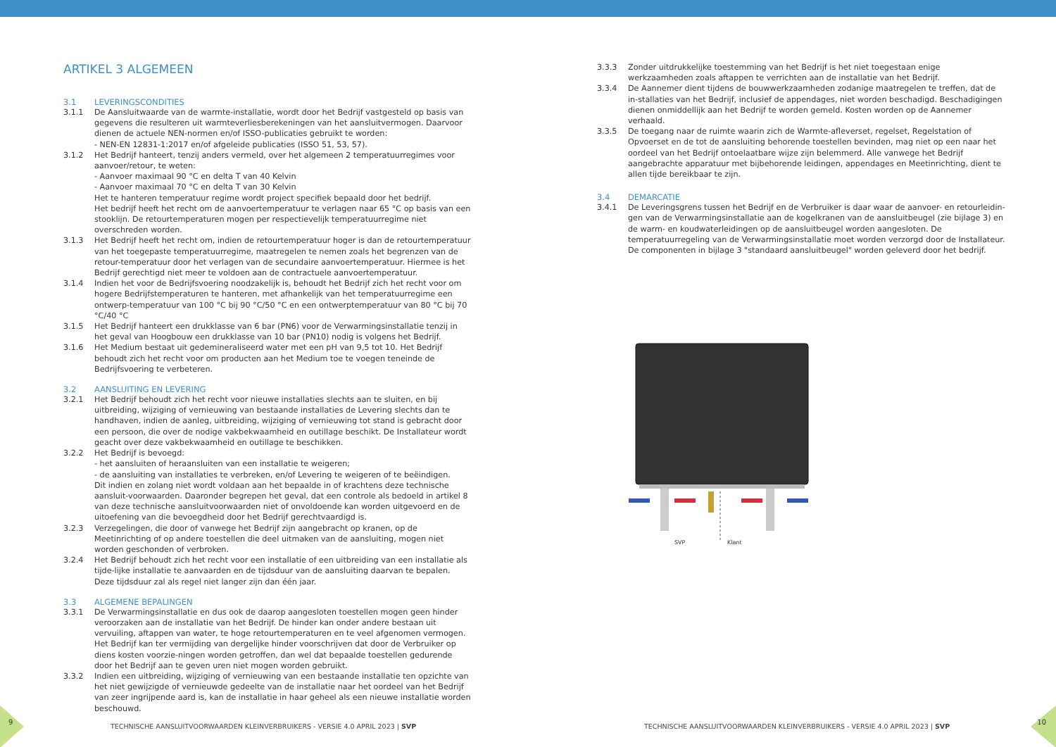ARTIKEL 3 ALGEMEEN
3.1 LEVERINGSCONDITIES
3.1.1 De Aansluitwaarde van de warmte-installatie, wordt door het Bedrijf vastgesteld op basis van gegevens die resulteren uit warmteverliesberekeningen van het aansluitvermogen. Daarvoor dienen de actuele NEN-normen en/of ISSO-publicaties gebruikt te worden:
- NEN-EN 12831-1:2017 en/of afgeleide publicaties (ISSO 51, 53, 57).
3.1.2 Het Bedrijf hanteert, tenzij anders vermeld, over het algemeen 2 temperatuurregimes voor aanvoer/retour, te weten:
- Aanvoer maximaal 90 °C en delta T van 40 Kelvin
- Aanvoer maximaal 70 °C en delta T van 30 Kelvin
Het te hanteren temperatuur regime wordt project specifiek bepaald door het bedrijf.
Het bedrijf heeft het recht om de aanvoertemperatuur te verlagen naar 65 °C op basis van een stooklijn. De retourtemperaturen mogen per respectievelijk temperatuurregime niet overschreden worden.
3.1.3 Het Bedrijf heeft het recht om, indien de retourtemperatuur hoger is dan de retourtemperatuur van het toegepaste temperatuurregime, maatregelen te nemen zoals het begrenzen van de retour-temperatuur door het verlagen van de secundaire aanvoertemperatuur. Hiermee is het Bedrijf gerechtigd niet meer te voldoen aan de contractuele aanvoertemperatuur.
3.1.4 Indien het voor de Bedrijfsvoering noodzakelijk is, behoudt het Bedrijf zich het recht voor om hogere Bedrijfstemperaturen te hanteren, met afhankelijk van het temperatuurregime een ontwerp-temperatuur van 100 °C bij 90 °C/50 °C en een ontwerptemperatuur van 80 °C bij 70 °C/40 °C
3.1.5 Het Bedrijf hanteert een drukklasse van 6 bar (PN6) voor de Verwarmingsinstallatie tenzij in het geval van Hoogbouw een drukklasse van 10 bar (PN10) nodig is volgens het Bedrijf.
3.1.6 Het Medium bestaat uit gedemineraliseerd water met een pH van 9,5 tot 10. Het Bedrijf behoudt zich het recht voor om producten aan het Medium toe te voegen teneinde de Bedrijfsvoering te verbeteren.
3.2 AANSLUITING EN LEVERING
3.2.1 Het Bedrijf behoudt zich het recht voor nieuwe installaties slechts aan te sluiten, en bij uitbreiding, wijziging of vernieuwing van bestaande installaties de Levering slechts dan te handhaven, indien de aanleg, uitbreiding, wijziging of vernieuwing tot stand is gebracht door een persoon, die over de nodige vakbekwaamheid en outillage beschikt. De Installateur wordt geacht over deze vakbekwaamheid en outillage te beschikken.
3.2.2 Het Bedrijf is bevoegd:
- het aansluiten of heraansluiten van een installatie te weigeren;
- de aansluiting van installaties te verbreken, en/of Levering te weigeren of te beëindigen.
Dit indien en zolang niet wordt voldaan aan het bepaalde in of krachtens deze technische aansluit-voorwaarden. Daaronder begrepen het geval, dat een controle als bedoeld in artikel 8 van deze technische aansluitvoorwaarden niet of onvoldoende kan worden uitgevoerd en de uitoefening van die bevoegdheid door het Bedrijf gerechtvaardigd is.
3.2.3 Verzegelingen, die door of vanwege het Bedrijf zijn aangebracht op kranen, op de Meetinrichting of op andere toestellen die deel uitmaken van de aansluiting, mogen niet worden geschonden of verbroken.
3.2.4 Het Bedrijf behoudt zich het recht voor een installatie of een uitbreiding van een installatie als tijde-lijke installatie te aanvaarden en de tijdsduur van de aansluiting daarvan te bepalen. Deze tijdsduur zal als regel niet langer zijn dan één jaar.
3.3 ALGEMENE BEPALINGEN
3.3.1 De Verwarmingsinstallatie en dus ook de daarop aangesloten toestellen mogen geen hinder veroorzaken aan de installatie van het Bedrijf. De hinder kan onder andere bestaan uit vervuiling, aftappen van water, te hoge retourtemperaturen en te veel afgenomen vermogen. Het Bedrijf kan ter vermijding van dergelijke hinder voorschrijven dat door de Verbruiker op diens kosten voorzie-ningen worden getroffen, dan wel dat bepaalde toestellen gedurende door het Bedrijf aan te geven uren niet mogen worden gebruikt.
3.3.2 Indien een uitbreiding, wijziging of vernieuwing van een bestaande installatie ten opzichte van het niet gewijzigde of vernieuwde gedeelte van de installatie naar het oordeel van het Bedrijf van zeer ingrijpende aard is, kan de installatie in haar geheel als een nieuwe installatie worden beschouwd.
3.3.3 Zonder uitdrukkelijke toestemming van het Bedrijf is het niet toegestaan enige werkzaamheden zoals aftappen te verrichten aan de installatie van het Bedrijf.
3.3.4 De Aannemer dient tijdens de bouwwerkzaamheden zodanige maatregelen te treffen, dat de in-stallaties van het Bedrijf, inclusief de appendages, niet worden beschadigd. Beschadigingen dienen onmiddellijk aan het Bedrijf te worden gemeld. Kosten worden op de Aannemer verhaald.
3.3.5 De toegang naar de ruimte waarin zich de Warmte-afleverset, regelset, Regelstation of Opvoerset en de tot de aansluiting behorende toestellen bevinden, mag niet op een naar het oordeel van het Bedrijf ontoelaatbare wijze zijn belemmerd. Alle vanwege het Bedrijf aangebrachte apparatuur met bijbehorende leidingen, appendages en Meetinrichting, dient te allen tijde bereikbaar te zijn.
3.4 DEMARCATIE
3.4.1 De Leveringsgrens tussen het Bedrijf en de Verbruiker is daar waar de aanvoer- en retourleidin-gen van de Verwarmingsinstallatie aan de kogelkranen van de aansluitbeugel (zie bijlage 3) en de warm- en koudwaterleidingen op de aansluitbeugel worden aangesloten. De temperatuurregeling van de Verwarmingsinstallatie moet worden verzorgd door de Installateur. De componenten in bijlage 3 "standaard aansluitbeugel" worden geleverd door het bedrijf.
SVP
Klant
9
TECHNISCHE AANSLUITVOORWAARDEN KLEINVERBRUIKERS - VERSIE 4.0 APRIL 2023 | SVP
TECHNISCHE AANSLUITVOORWAARDEN KLEINVERBRUIKERS - VERSIE 4.0 APRIL 2023 | SVP
10